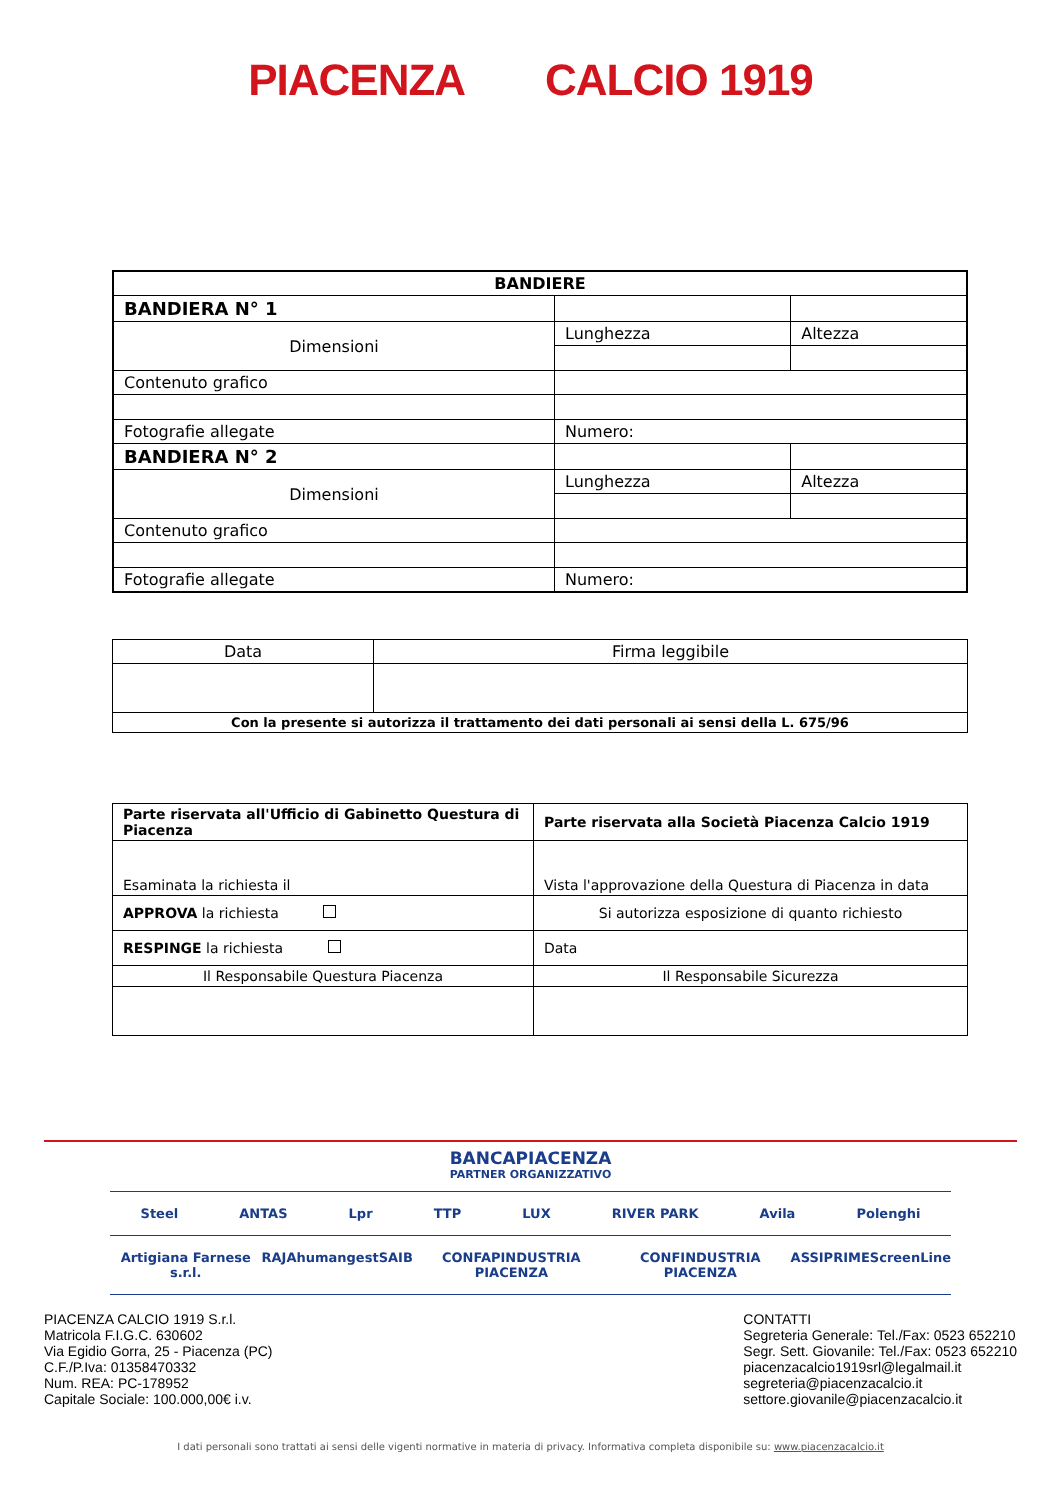PIACENZA CALCIO 1919
| BANDIERE | | |
| BANDIERA N° 1 | | |
| Dimensioni | Lunghezza | Altezza |
| Contenuto grafico | | |
| Fotografie allegate | Numero: | |
| BANDIERA N° 2 | | |
| Dimensioni | Lunghezza | Altezza |
| Contenuto grafico | | |
| Fotografie allegate | Numero: | |
| Data | Firma leggibile |
| Con la presente si autorizza il trattamento dei dati personali ai sensi della L. 675/96 | |
| Parte riservata all'Ufficio di Gabinetto Questura di Piacenza | Parte riservata alla Società Piacenza Calcio 1919 |
| Esaminata la richiesta il | Vista l'approvazione della Questura di Piacenza in data |
| APPROVA la richiesta | Si autorizza esposizione di quanto richiesto |
| RESPINGE la richiesta | Data |
| Il Responsabile Questura Piacenza | Il Responsabile Sicurezza |
BANCAPIACENZA
PARTNER ORGANIZZATIVO
Steel ANTAS Lpr TTP LUX RIVER PARK Avila Polenghi
Artigiana Farnese s.r.l. RAJA humangest SAIB CONFAPINDUSTRIA PIACENZA CONFINDUSTRIA PIACENZA ASSIPRIME ScreenLine
PIACENZA CALCIO 1919 S.r.l.
Matricola F.I.G.C. 630602
Via Egidio Gorra, 25 - Piacenza (PC)
C.F./P.Iva: 01358470332
Num. REA: PC-178952
Capitale Sociale: 100.000,00€ i.v.
CONTATTI
Segreteria Generale: Tel./Fax: 0523 652210
Segr. Sett. Giovanile: Tel./Fax: 0523 652210
piacenzacalcio1919srl@legalmail.it
segreteria@piacenzacalcio.it
settore.giovanile@piacenzacalcio.it
I dati personali sono trattati ai sensi delle vigenti normative in materia di privacy. Informativa completa disponibile su: www.piacenzacalcio.it